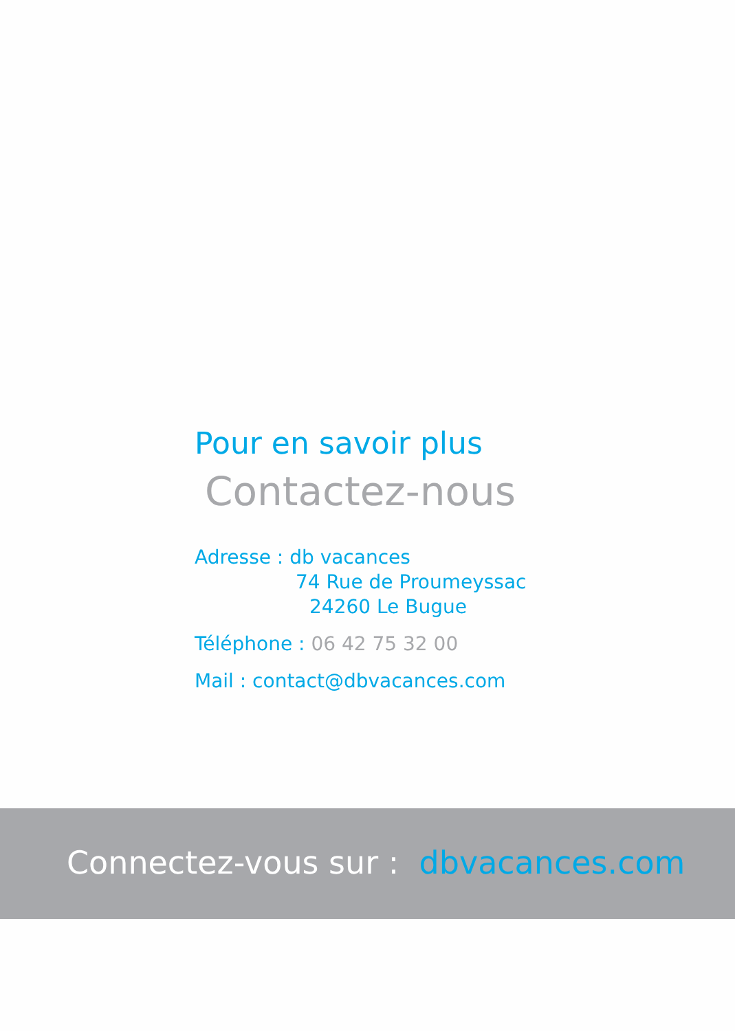Pour en savoir plus
Contactez-nous
Adresse : db vacances
74 Rue de Proumeyssac
24260 Le Bugue
Téléphone : 06 42 75 32 00
Mail : contact@dbvacances.com
Connectez-vous sur : dbvacances.com